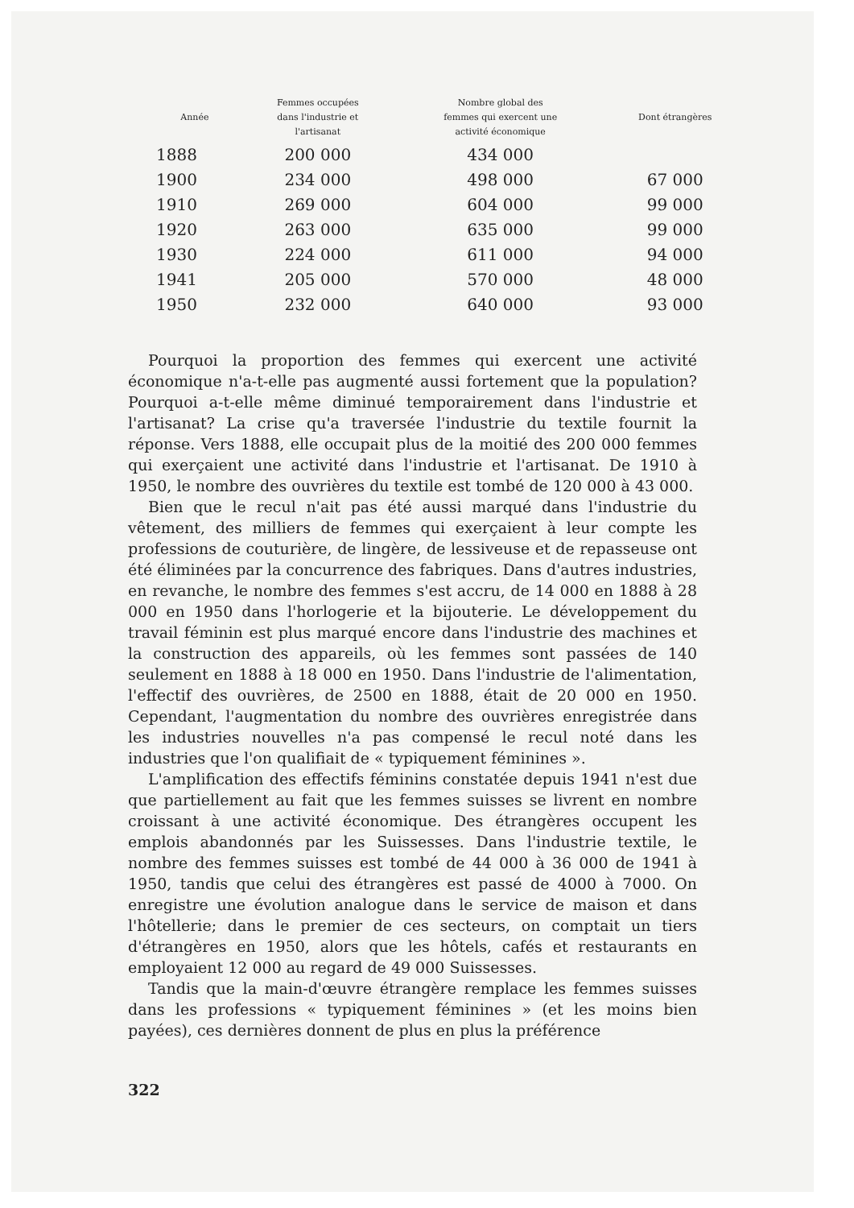| Année | Femmes occupées dans l'industrie et l'artisanat | Nombre global des femmes qui exercent une activité économique | Dont étrangères |
| --- | --- | --- | --- |
| 1888 | 200 000 | 434 000 | |
| 1900 | 234 000 | 498 000 | 67 000 |
| 1910 | 269 000 | 604 000 | 99 000 |
| 1920 | 263 000 | 635 000 | 99 000 |
| 1930 | 224 000 | 611 000 | 94 000 |
| 1941 | 205 000 | 570 000 | 48 000 |
| 1950 | 232 000 | 640 000 | 93 000 |
Pourquoi la proportion des femmes qui exercent une activité économique n'a-t-elle pas augmenté aussi fortement que la population? Pourquoi a-t-elle même diminué temporairement dans l'industrie et l'artisanat? La crise qu'a traversée l'industrie du textile fournit la réponse. Vers 1888, elle occupait plus de la moitié des 200 000 femmes qui exerçaient une activité dans l'industrie et l'artisanat. De 1910 à 1950, le nombre des ouvrières du textile est tombé de 120 000 à 43 000.
Bien que le recul n'ait pas été aussi marqué dans l'industrie du vêtement, des milliers de femmes qui exerçaient à leur compte les professions de couturière, de lingère, de lessiveuse et de repasseuse ont été éliminées par la concurrence des fabriques. Dans d'autres industries, en revanche, le nombre des femmes s'est accru, de 14 000 en 1888 à 28 000 en 1950 dans l'horlogerie et la bijouterie. Le développement du travail féminin est plus marqué encore dans l'industrie des machines et la construction des appareils, où les femmes sont passées de 140 seulement en 1888 à 18 000 en 1950. Dans l'industrie de l'alimentation, l'effectif des ouvrières, de 2500 en 1888, était de 20 000 en 1950. Cependant, l'augmentation du nombre des ouvrières enregistrée dans les industries nouvelles n'a pas compensé le recul noté dans les industries que l'on qualifiait de « typiquement féminines ».
L'amplification des effectifs féminins constatée depuis 1941 n'est due que partiellement au fait que les femmes suisses se livrent en nombre croissant à une activité économique. Des étrangères occupent les emplois abandonnés par les Suissesses. Dans l'industrie textile, le nombre des femmes suisses est tombé de 44 000 à 36 000 de 1941 à 1950, tandis que celui des étrangères est passé de 4000 à 7000. On enregistre une évolution analogue dans le service de maison et dans l'hôtellerie; dans le premier de ces secteurs, on comptait un tiers d'étrangères en 1950, alors que les hôtels, cafés et restaurants en employaient 12 000 au regard de 49 000 Suissesses.
Tandis que la main-d'œuvre étrangère remplace les femmes suisses dans les professions « typiquement féminines » (et les moins bien payées), ces dernières donnent de plus en plus la préférence
322